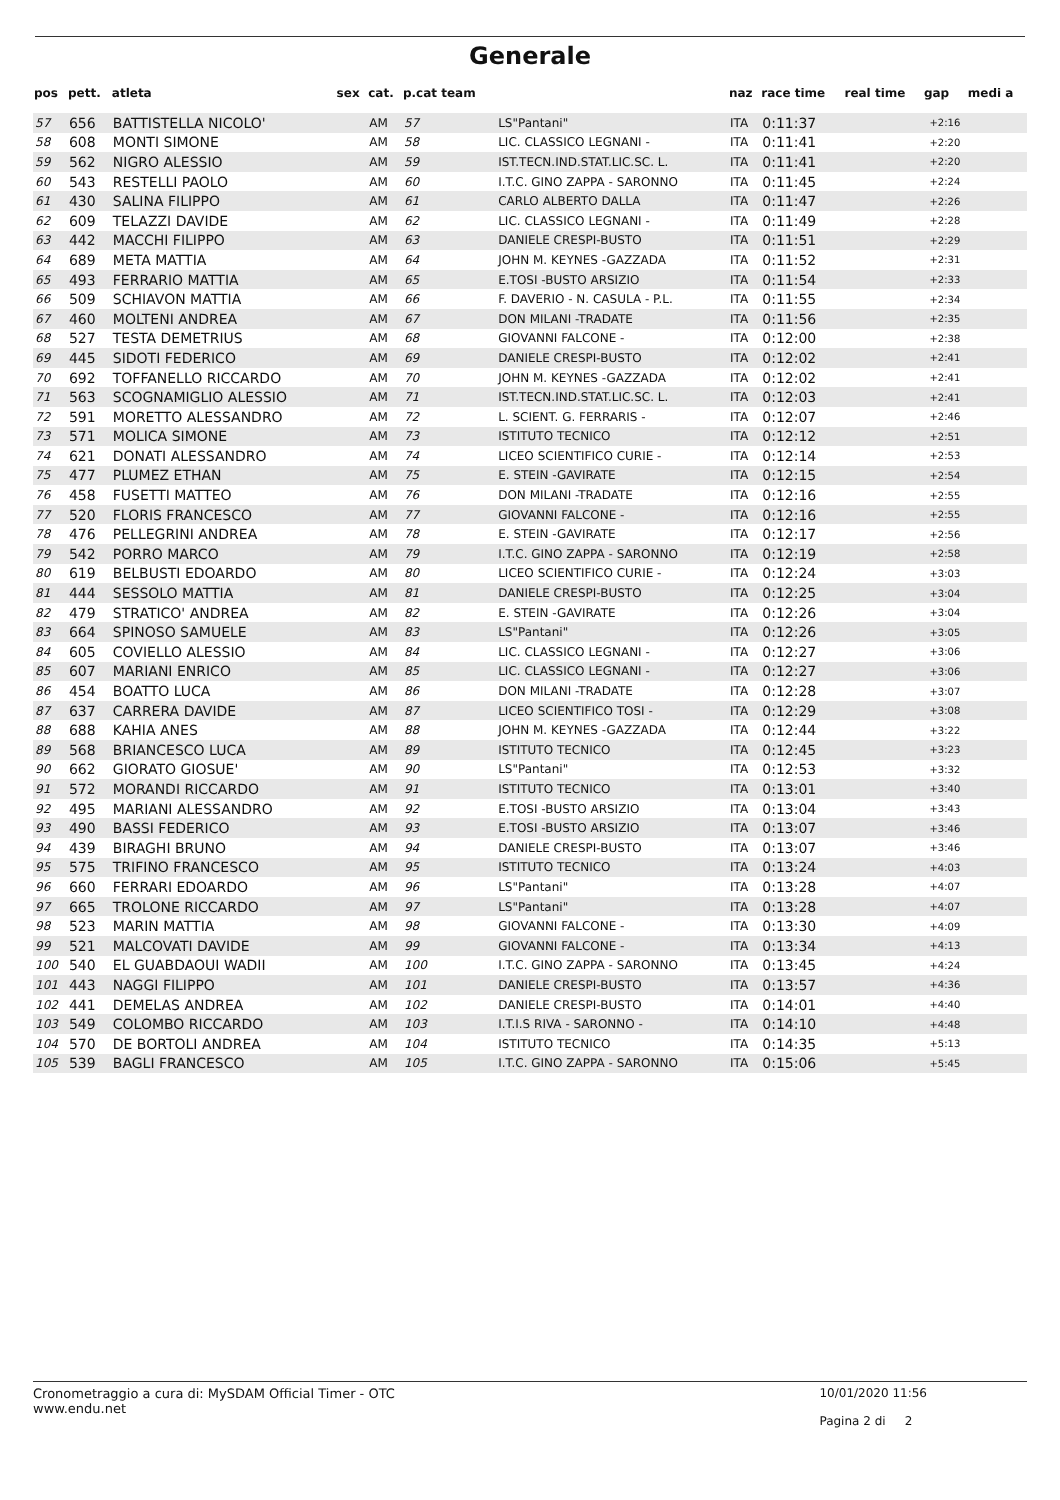Generale
| pos | pett. | atleta | sex | cat. | p.cat team | | naz | race time | real time | gap | medi a |
| --- | --- | --- | --- | --- | --- | --- | --- | --- | --- | --- | --- |
| 57 | 656 | BATTISTELLA NICOLO' | | AM | 57 | LS"Pantani" | ITA | 0:11:37 | | +2:16 | |
| 58 | 608 | MONTI SIMONE | | AM | 58 | LIC. CLASSICO LEGNANI - | ITA | 0:11:41 | | +2:20 | |
| 59 | 562 | NIGRO ALESSIO | | AM | 59 | IST.TECN.IND.STAT.LIC.SC. L. | ITA | 0:11:41 | | +2:20 | |
| 60 | 543 | RESTELLI PAOLO | | AM | 60 | I.T.C. GINO ZAPPA - SARONNO | ITA | 0:11:45 | | +2:24 | |
| 61 | 430 | SALINA FILIPPO | | AM | 61 | CARLO ALBERTO DALLA | ITA | 0:11:47 | | +2:26 | |
| 62 | 609 | TELAZZI DAVIDE | | AM | 62 | LIC. CLASSICO LEGNANI - | ITA | 0:11:49 | | +2:28 | |
| 63 | 442 | MACCHI FILIPPO | | AM | 63 | DANIELE CRESPI-BUSTO | ITA | 0:11:51 | | +2:29 | |
| 64 | 689 | META MATTIA | | AM | 64 | JOHN M. KEYNES -GAZZADA | ITA | 0:11:52 | | +2:31 | |
| 65 | 493 | FERRARIO MATTIA | | AM | 65 | E.TOSI -BUSTO ARSIZIO | ITA | 0:11:54 | | +2:33 | |
| 66 | 509 | SCHIAVON MATTIA | | AM | 66 | F. DAVERIO - N. CASULA - P.L. | ITA | 0:11:55 | | +2:34 | |
| 67 | 460 | MOLTENI ANDREA | | AM | 67 | DON MILANI -TRADATE | ITA | 0:11:56 | | +2:35 | |
| 68 | 527 | TESTA DEMETRIUS | | AM | 68 | GIOVANNI FALCONE - | ITA | 0:12:00 | | +2:38 | |
| 69 | 445 | SIDOTI FEDERICO | | AM | 69 | DANIELE CRESPI-BUSTO | ITA | 0:12:02 | | +2:41 | |
| 70 | 692 | TOFFANELLO RICCARDO | | AM | 70 | JOHN M. KEYNES -GAZZADA | ITA | 0:12:02 | | +2:41 | |
| 71 | 563 | SCOGNAMIGLIO ALESSIO | | AM | 71 | IST.TECN.IND.STAT.LIC.SC. L. | ITA | 0:12:03 | | +2:41 | |
| 72 | 591 | MORETTO ALESSANDRO | | AM | 72 | L. SCIENT. G. FERRARIS - | ITA | 0:12:07 | | +2:46 | |
| 73 | 571 | MOLICA SIMONE | | AM | 73 | ISTITUTO TECNICO | ITA | 0:12:12 | | +2:51 | |
| 74 | 621 | DONATI ALESSANDRO | | AM | 74 | LICEO SCIENTIFICO CURIE - | ITA | 0:12:14 | | +2:53 | |
| 75 | 477 | PLUMEZ ETHAN | | AM | 75 | E. STEIN -GAVIRATE | ITA | 0:12:15 | | +2:54 | |
| 76 | 458 | FUSETTI MATTEO | | AM | 76 | DON MILANI -TRADATE | ITA | 0:12:16 | | +2:55 | |
| 77 | 520 | FLORIS FRANCESCO | | AM | 77 | GIOVANNI FALCONE - | ITA | 0:12:16 | | +2:55 | |
| 78 | 476 | PELLEGRINI ANDREA | | AM | 78 | E. STEIN -GAVIRATE | ITA | 0:12:17 | | +2:56 | |
| 79 | 542 | PORRO MARCO | | AM | 79 | I.T.C. GINO ZAPPA - SARONNO | ITA | 0:12:19 | | +2:58 | |
| 80 | 619 | BELBUSTI EDOARDO | | AM | 80 | LICEO SCIENTIFICO CURIE - | ITA | 0:12:24 | | +3:03 | |
| 81 | 444 | SESSOLO MATTIA | | AM | 81 | DANIELE CRESPI-BUSTO | ITA | 0:12:25 | | +3:04 | |
| 82 | 479 | STRATICO' ANDREA | | AM | 82 | E. STEIN -GAVIRATE | ITA | 0:12:26 | | +3:04 | |
| 83 | 664 | SPINOSO SAMUELE | | AM | 83 | LS"Pantani" | ITA | 0:12:26 | | +3:05 | |
| 84 | 605 | COVIELLO ALESSIO | | AM | 84 | LIC. CLASSICO LEGNANI - | ITA | 0:12:27 | | +3:06 | |
| 85 | 607 | MARIANI ENRICO | | AM | 85 | LIC. CLASSICO LEGNANI - | ITA | 0:12:27 | | +3:06 | |
| 86 | 454 | BOATTO LUCA | | AM | 86 | DON MILANI -TRADATE | ITA | 0:12:28 | | +3:07 | |
| 87 | 637 | CARRERA DAVIDE | | AM | 87 | LICEO SCIENTIFICO TOSI - | ITA | 0:12:29 | | +3:08 | |
| 88 | 688 | KAHIA ANES | | AM | 88 | JOHN M. KEYNES -GAZZADA | ITA | 0:12:44 | | +3:22 | |
| 89 | 568 | BRIANCESCO LUCA | | AM | 89 | ISTITUTO TECNICO | ITA | 0:12:45 | | +3:23 | |
| 90 | 662 | GIORATO GIOSUE' | | AM | 90 | LS"Pantani" | ITA | 0:12:53 | | +3:32 | |
| 91 | 572 | MORANDI RICCARDO | | AM | 91 | ISTITUTO TECNICO | ITA | 0:13:01 | | +3:40 | |
| 92 | 495 | MARIANI ALESSANDRO | | AM | 92 | E.TOSI -BUSTO ARSIZIO | ITA | 0:13:04 | | +3:43 | |
| 93 | 490 | BASSI FEDERICO | | AM | 93 | E.TOSI -BUSTO ARSIZIO | ITA | 0:13:07 | | +3:46 | |
| 94 | 439 | BIRAGHI BRUNO | | AM | 94 | DANIELE CRESPI-BUSTO | ITA | 0:13:07 | | +3:46 | |
| 95 | 575 | TRIFINO FRANCESCO | | AM | 95 | ISTITUTO TECNICO | ITA | 0:13:24 | | +4:03 | |
| 96 | 660 | FERRARI EDOARDO | | AM | 96 | LS"Pantani" | ITA | 0:13:28 | | +4:07 | |
| 97 | 665 | TROLONE RICCARDO | | AM | 97 | LS"Pantani" | ITA | 0:13:28 | | +4:07 | |
| 98 | 523 | MARIN MATTIA | | AM | 98 | GIOVANNI FALCONE - | ITA | 0:13:30 | | +4:09 | |
| 99 | 521 | MALCOVATI DAVIDE | | AM | 99 | GIOVANNI FALCONE - | ITA | 0:13:34 | | +4:13 | |
| 100 | 540 | EL GUABDAOUI WADII | | AM | 100 | I.T.C. GINO ZAPPA - SARONNO | ITA | 0:13:45 | | +4:24 | |
| 101 | 443 | NAGGI FILIPPO | | AM | 101 | DANIELE CRESPI-BUSTO | ITA | 0:13:57 | | +4:36 | |
| 102 | 441 | DEMELAS ANDREA | | AM | 102 | DANIELE CRESPI-BUSTO | ITA | 0:14:01 | | +4:40 | |
| 103 | 549 | COLOMBO RICCARDO | | AM | 103 | I.T.I.S RIVA - SARONNO - | ITA | 0:14:10 | | +4:48 | |
| 104 | 570 | DE BORTOLI ANDREA | | AM | 104 | ISTITUTO TECNICO | ITA | 0:14:35 | | +5:13 | |
| 105 | 539 | BAGLI FRANCESCO | | AM | 105 | I.T.C. GINO ZAPPA - SARONNO | ITA | 0:15:06 | | +5:45 | |
Cronometraggio a cura di: MySDAM Official Timer - OTC
www.endu.net
10/01/2020 11:56
Pagina 2 di 2